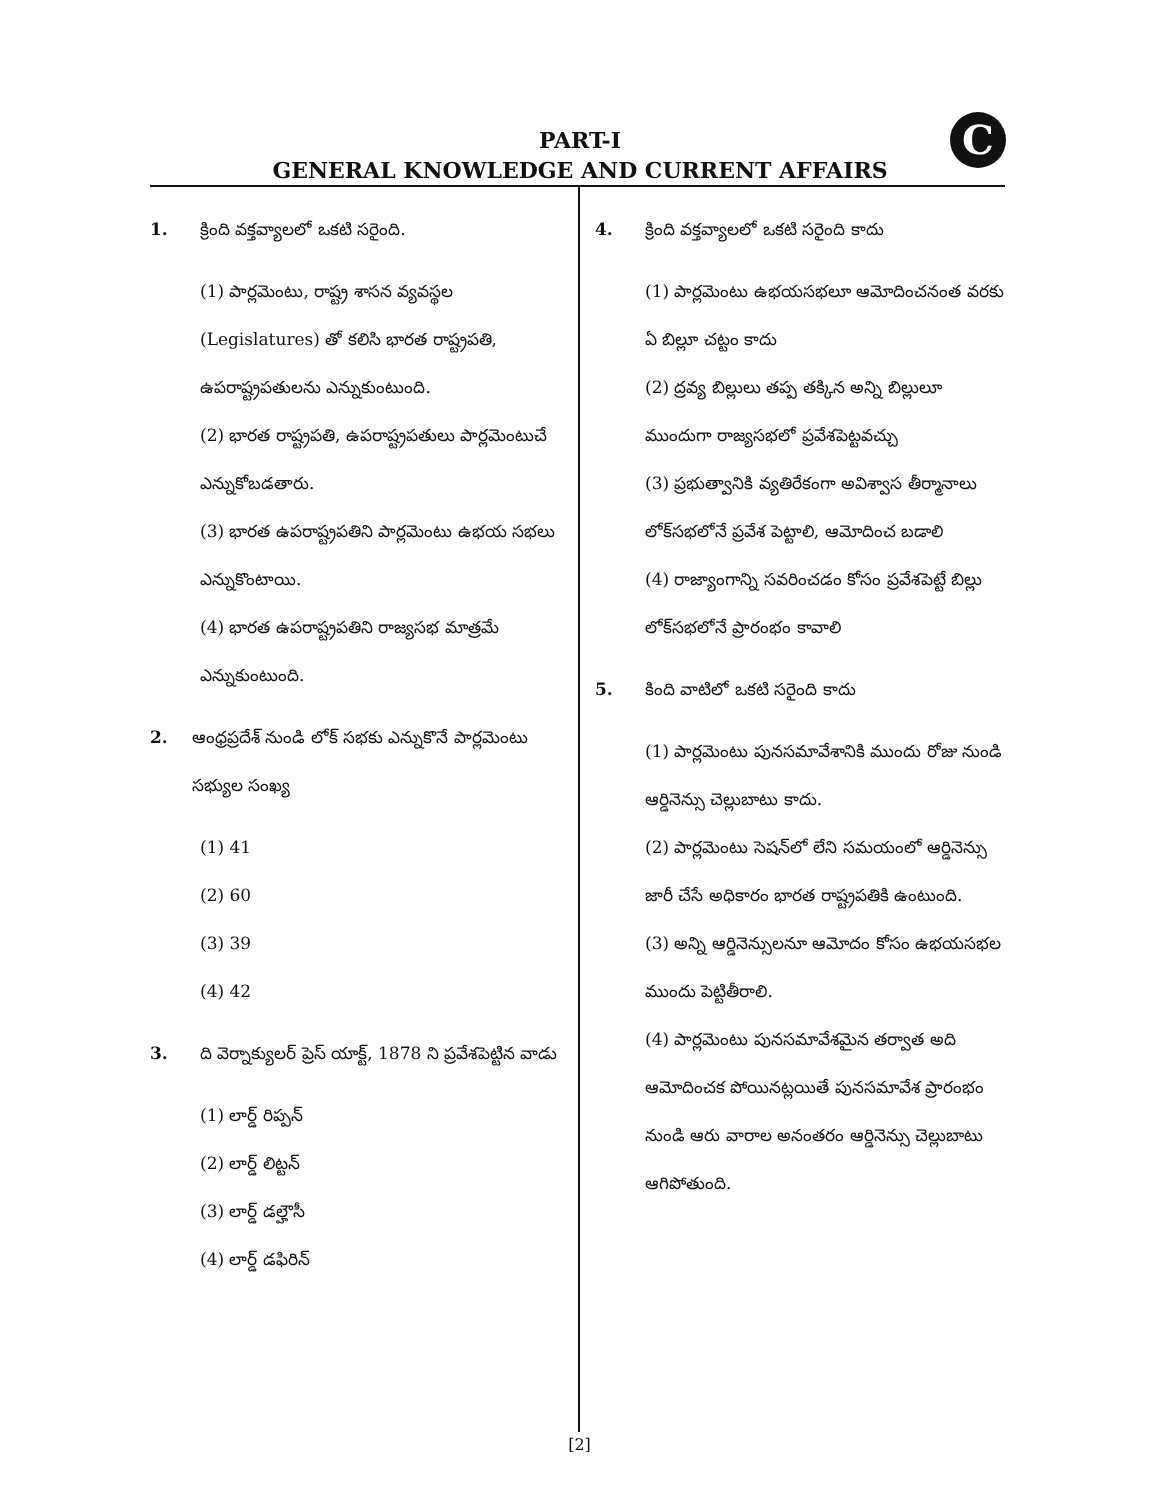PART-I
GENERAL KNOWLEDGE AND CURRENT AFFAIRS
C
1. క్రింది వక్తవ్యాలలో ఒకటి సరైంది.
(1) పార్లమెంటు, రాష్ట్ర శాసన వ్యవస్థల (Legislatures) తో కలిసి భారత రాష్ట్రపతి, ఉపరాష్ట్రపతులను ఎన్నుకుంటుంది.
(2) భారత రాష్ట్రపతి, ఉపరాష్ట్రపతులు పార్లమెంటుచే ఎన్నుకోబడతారు.
(3) భారత ఉపరాష్ట్రపతిని పార్లమెంటు ఉభయ సభలు ఎన్నుకొంటాయి.
(4) భారత ఉపరాష్ట్రపతిని రాజ్యసభ మాత్రమే ఎన్నుకుంటుంది.
2. ఆంధ్రప్రదేశ్ నుండి లోక్ సభకు ఎన్నుకొనే పార్లమెంటు సభ్యుల సంఖ్య
(1) 41
(2) 60
(3) 39
(4) 42
3. ది వెర్నాక్యులర్ ప్రెస్ యాక్ట్, 1878 ని ప్రవేశపెట్టిన వాడు
(1) లార్డ్ రిప్పన్
(2) లార్డ్ లిట్టన్
(3) లార్డ్ డల్హౌసీ
(4) లార్డ్ డఫిరిన్
4. క్రింది వక్తవ్యాలలో ఒకటి సరైంది కాదు
(1) పార్లమెంటు ఉభయసభలూ ఆమోదించనంత వరకు ఏ బిల్లూ చట్టం కాదు
(2) ద్రవ్య బిల్లులు తప్ప తక్కిన అన్ని బిల్లులూ ముందుగా రాజ్యసభలో ప్రవేశపెట్టవచ్చు
(3) ప్రభుత్వానికి వ్యతిరేకంగా అవిశ్వాస తీర్మానాలు లోక్‌సభలోనే ప్రవేశ పెట్టాలి, ఆమోదించ బడాలి
(4) రాజ్యాంగాన్ని సవరించడం కోసం ప్రవేశపెట్టే బిల్లు లోక్‌సభలోనే ప్రారంభం కావాలి
5. కింది వాటిలో ఒకటి సరైంది కాదు
(1) పార్లమెంటు పునసమావేశానికి ముందు రోజు నుండి ఆర్డినెన్సు చెల్లుబాటు కాదు.
(2) పార్లమెంటు సెషన్‌లో లేని సమయంలో ఆర్డినెన్సు జారీ చేసే అధికారం భారత రాష్ట్రపతికి ఉంటుంది.
(3) అన్ని ఆర్డినెన్సులనూ ఆమోదం కోసం ఉభయసభల ముందు పెట్టితీరాలి.
(4) పార్లమెంటు పునసమావేశమైన తర్వాత అది ఆమోదించక పోయినట్లయితే పునసమావేశ ప్రారంభం నుండి ఆరు వారాల అనంతరం ఆర్డినెన్సు చెల్లుబాటు ఆగిపోతుంది.
[2]